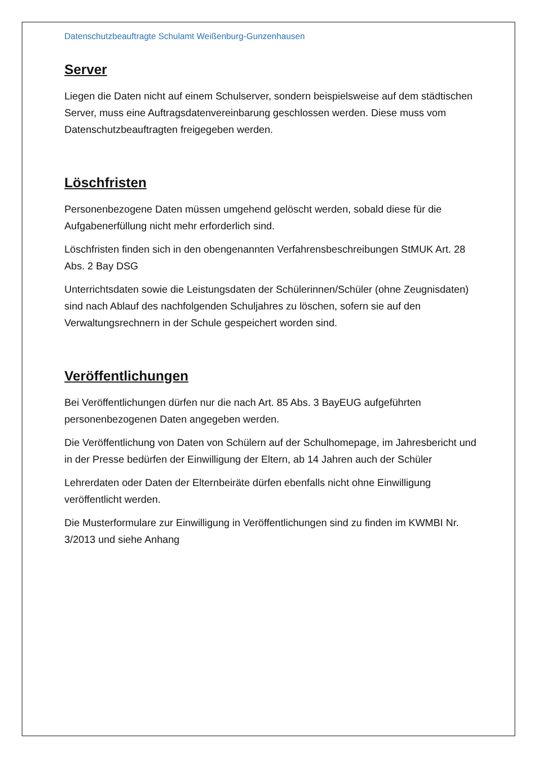Datenschutzbeauftragte Schulamt Weißenburg-Gunzenhausen
Server
Liegen die Daten nicht auf einem Schulserver, sondern beispielsweise auf dem städtischen Server, muss eine Auftragsdatenvereinbarung geschlossen werden. Diese muss vom Datenschutzbeauftragten freigegeben werden.
Löschfristen
Personenbezogene Daten müssen umgehend gelöscht werden, sobald diese für die Aufgabenerfüllung nicht mehr erforderlich sind.
Löschfristen finden sich in den obengenannten Verfahrensbeschreibungen StMUK Art. 28 Abs. 2 Bay DSG
Unterrichtsdaten sowie die Leistungsdaten der Schülerinnen/Schüler (ohne Zeugnisdaten) sind nach Ablauf des nachfolgenden Schuljahres zu löschen, sofern sie auf den Verwaltungsrechnern in der Schule gespeichert worden sind.
Veröffentlichungen
Bei Veröffentlichungen dürfen nur die nach Art. 85 Abs. 3 BayEUG aufgeführten personenbezogenen Daten angegeben werden.
Die Veröffentlichung von Daten von Schülern auf der Schulhomepage, im Jahresbericht und in der Presse bedürfen der Einwilligung der Eltern, ab 14 Jahren auch der Schüler
Lehrerdaten oder Daten der Elternbeiräte dürfen ebenfalls nicht ohne Einwilligung veröffentlicht werden.
Die Musterformulare zur Einwilligung in Veröffentlichungen sind zu finden im KWMBI Nr. 3/2013 und siehe Anhang